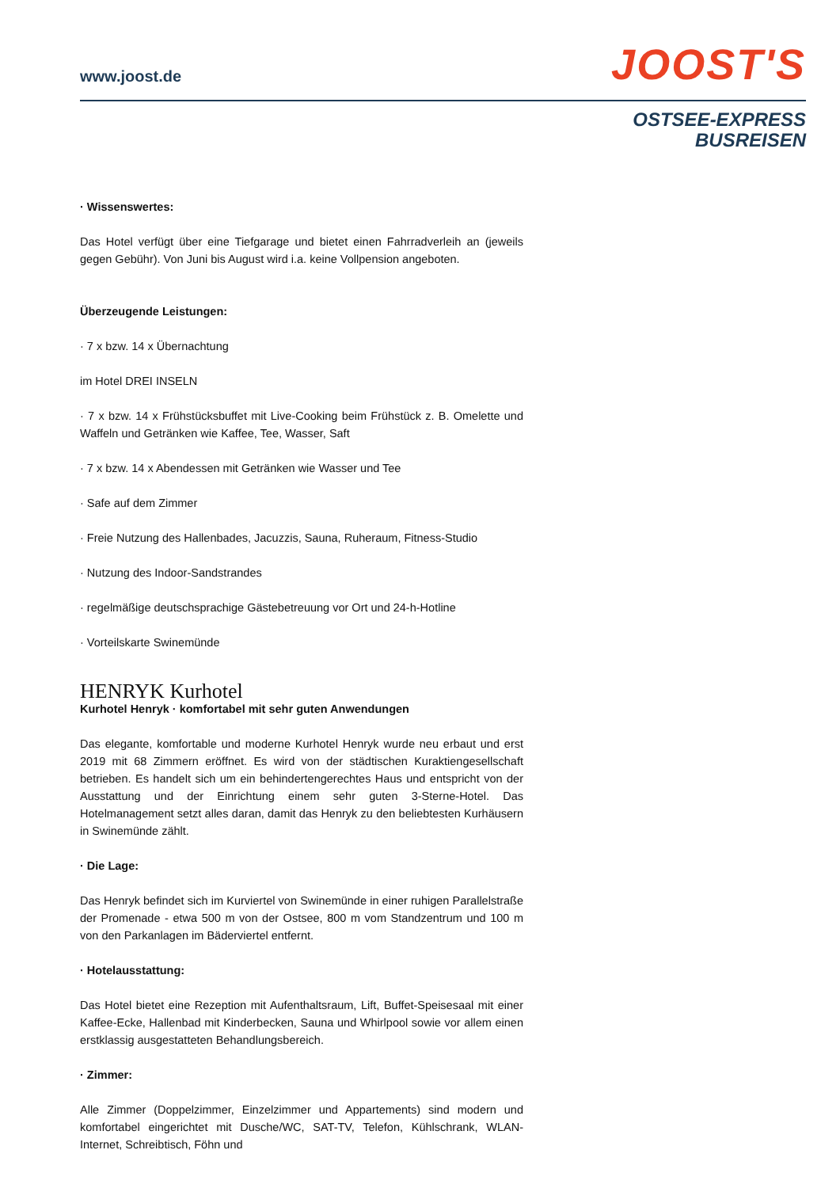www.joost.de
JOOST'S
OSTSEE-EXPRESS
BUSREISEN
· Wissenswertes:
Das Hotel verfügt über eine Tiefgarage und bietet einen Fahrradverleih an (jeweils gegen Gebühr). Von Juni bis August wird i.a. keine Vollpension angeboten.
Überzeugende Leistungen:
· 7 x bzw. 14 x Übernachtung
im Hotel DREI INSELN
· 7 x bzw. 14 x Frühstücksbuffet mit Live-Cooking beim Frühstück z. B. Omelette und Waffeln und Getränken wie Kaffee, Tee, Wasser, Saft
· 7 x bzw. 14 x Abendessen mit Getränken wie Wasser und Tee
· Safe auf dem Zimmer
· Freie Nutzung des Hallenbades, Jacuzzis, Sauna, Ruheraum, Fitness-Studio
· Nutzung des Indoor-Sandstrandes
· regelmäßige deutschsprachige Gästebetreuung vor Ort und 24-h-Hotline
· Vorteilskarte Swinemünde
HENRYK Kurhotel
Kurhotel Henryk · komfortabel mit sehr guten Anwendungen
Das elegante, komfortable und moderne Kurhotel Henryk wurde neu erbaut und erst 2019 mit 68 Zimmern eröffnet. Es wird von der städtischen Kuraktiengesellschaft betrieben. Es handelt sich um ein behindertengerechtes Haus und entspricht von der Ausstattung und der Einrichtung einem sehr guten 3-Sterne-Hotel. Das Hotelmanagement setzt alles daran, damit das Henryk zu den beliebtesten Kurhäusern in Swinemünde zählt.
· Die Lage:
Das Henryk befindet sich im Kurviertel von Swinemünde in einer ruhigen Parallelstraße der Promenade - etwa 500 m von der Ostsee, 800 m vom Standzentrum und 100 m von den Parkanlagen im Bäderviertel entfernt.
· Hotelausstattung:
Das Hotel bietet eine Rezeption mit Aufenthaltsraum, Lift, Buffet-Speisesaal mit einer Kaffee-Ecke, Hallenbad mit Kinderbecken, Sauna und Whirlpool sowie vor allem einen erstklassig ausgestatteten Behandlungsbereich.
· Zimmer:
Alle Zimmer (Doppelzimmer, Einzelzimmer und Appartements) sind modern und komfortabel eingerichtet mit Dusche/WC, SAT-TV, Telefon, Kühlschrank, WLAN-Internet, Schreibtisch, Föhn und